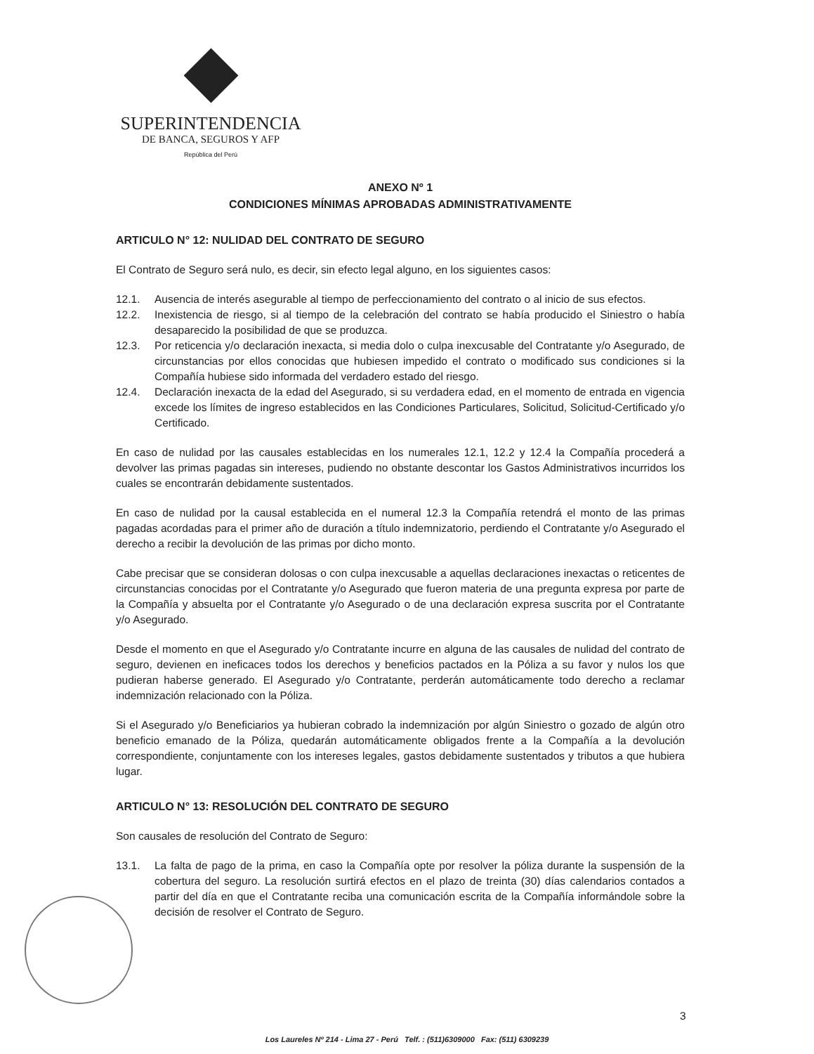SUPERINTENDENCIA
DE BANCA, SEGUROS Y AFP
República del Perú
ANEXO Nº 1
CONDICIONES MÍNIMAS APROBADAS ADMINISTRATIVAMENTE
ARTICULO N° 12: NULIDAD DEL CONTRATO DE SEGURO
El Contrato de Seguro será nulo, es decir, sin efecto legal alguno, en los siguientes casos:
12.1. Ausencia de interés asegurable al tiempo de perfeccionamiento del contrato o al inicio de sus efectos.
12.2. Inexistencia de riesgo, si al tiempo de la celebración del contrato se había producido el Siniestro o había desaparecido la posibilidad de que se produzca.
12.3. Por reticencia y/o declaración inexacta, si media dolo o culpa inexcusable del Contratante y/o Asegurado, de circunstancias por ellos conocidas que hubiesen impedido el contrato o modificado sus condiciones si la Compañía hubiese sido informada del verdadero estado del riesgo.
12.4. Declaración inexacta de la edad del Asegurado, si su verdadera edad, en el momento de entrada en vigencia excede los límites de ingreso establecidos en las Condiciones Particulares, Solicitud, Solicitud-Certificado y/o Certificado.
En caso de nulidad por las causales establecidas en los numerales 12.1, 12.2 y 12.4 la Compañía procederá a devolver las primas pagadas sin intereses, pudiendo no obstante descontar los Gastos Administrativos incurridos los cuales se encontrarán debidamente sustentados.
En caso de nulidad por la causal establecida en el numeral 12.3 la Compañía retendrá el monto de las primas pagadas acordadas para el primer año de duración a título indemnizatorio, perdiendo el Contratante y/o Asegurado el derecho a recibir la devolución de las primas por dicho monto.
Cabe precisar que se consideran dolosas o con culpa inexcusable a aquellas declaraciones inexactas o reticentes de circunstancias conocidas por el Contratante y/o Asegurado que fueron materia de una pregunta expresa por parte de la Compañía y absuelta por el Contratante y/o Asegurado o de una declaración expresa suscrita por el Contratante y/o Asegurado.
Desde el momento en que el Asegurado y/o Contratante incurre en alguna de las causales de nulidad del contrato de seguro, devienen en ineficaces todos los derechos y beneficios pactados en la Póliza a su favor y nulos los que pudieran haberse generado. El Asegurado y/o Contratante, perderán automáticamente todo derecho a reclamar indemnización relacionado con la Póliza.
Si el Asegurado y/o Beneficiarios ya hubieran cobrado la indemnización por algún Siniestro o gozado de algún otro beneficio emanado de la Póliza, quedarán automáticamente obligados frente a la Compañía a la devolución correspondiente, conjuntamente con los intereses legales, gastos debidamente sustentados y tributos a que hubiera lugar.
ARTICULO N° 13: RESOLUCIÓN DEL CONTRATO DE SEGURO
Son causales de resolución del Contrato de Seguro:
13.1. La falta de pago de la prima, en caso la Compañía opte por resolver la póliza durante la suspensión de la cobertura del seguro. La resolución surtirá efectos en el plazo de treinta (30) días calendarios contados a partir del día en que el Contratante reciba una comunicación escrita de la Compañía informándole sobre la decisión de resolver el Contrato de Seguro.
3
Los Laureles Nº 214 - Lima 27 - Perú Telf. : (511)6309000 Fax: (511) 6309239